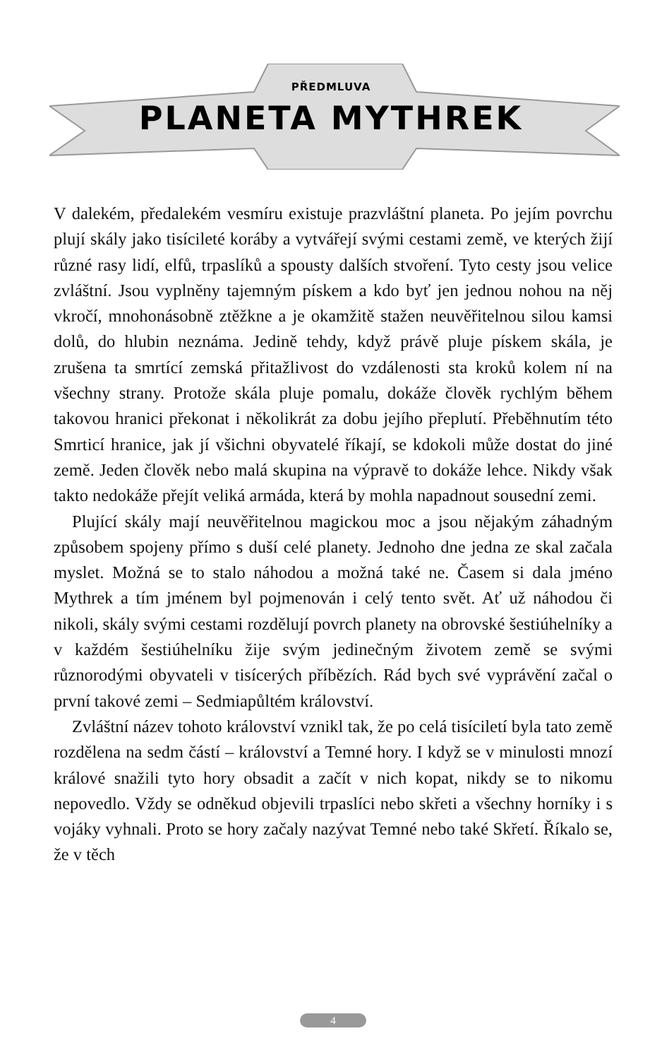PŘEDMLUVA
PLANETA MYTHREK
V dalekém, předalekém vesmíru existuje prazvláštní planeta. Po jejím povrchu plují skály jako tisícileté koráby a vytvářejí svými cestami země, ve kterých žijí různé rasy lidí, elfů, trpaslíků a spousty dalších stvoření. Tyto cesty jsou velice zvláštní. Jsou vyplněny tajemným pískem a kdo byť jen jednou nohou na něj vkročí, mnohonásobně ztěžkne a je okamžitě stažen neuvěřitelnou silou kamsi dolů, do hlubin neznáma. Jedině tehdy, když právě pluje pískem skála, je zrušena ta smrtící zemská přitažlivost do vzdálenosti sta kroků kolem ní na všechny strany. Protože skála pluje pomalu, dokáže člověk rychlým během takovou hranici překonat i několikrát za dobu jejího přeplutí. Přeběhnutím této Smrticí hranice, jak jí všichni obyvatelé říkají, se kdokoli může dostat do jiné země. Jeden člověk nebo malá skupina na výpravě to dokáže lehce. Nikdy však takto nedokáže přejít veliká armáda, která by mohla napadnout sousední zemi.
Plující skály mají neuvěřitelnou magickou moc a jsou nějakým záhadným způsobem spojeny přímo s duší celé planety. Jednoho dne jedna ze skal začala myslet. Možná se to stalo náhodou a možná také ne. Časem si dala jméno Mythrek a tím jménem byl pojmenován i celý tento svět. Ať už náhodou či nikoli, skály svými cestami rozdělují povrch planety na obrovské šestiúhelníky a v každém šestiúhelníku žije svým jedinečným životem země se svými různorodými obyvateli v tisícerých příbězích. Rád bych své vyprávění začal o první takové zemi – Sedmiapůltém království.
Zvláštní název tohoto království vznikl tak, že po celá tisíciletí byla tato země rozdělena na sedm částí – království a Temné hory. I když se v minulosti mnozí králové snažili tyto hory obsadit a začít v nich kopat, nikdy se to nikomu nepovedlo. Vždy se odněkud objevili trpaslíci nebo skřeti a všechny horníky i s vojáky vyhnali. Proto se hory začaly nazývat Temné nebo také Skřetí. Říkalo se, že v těch
4